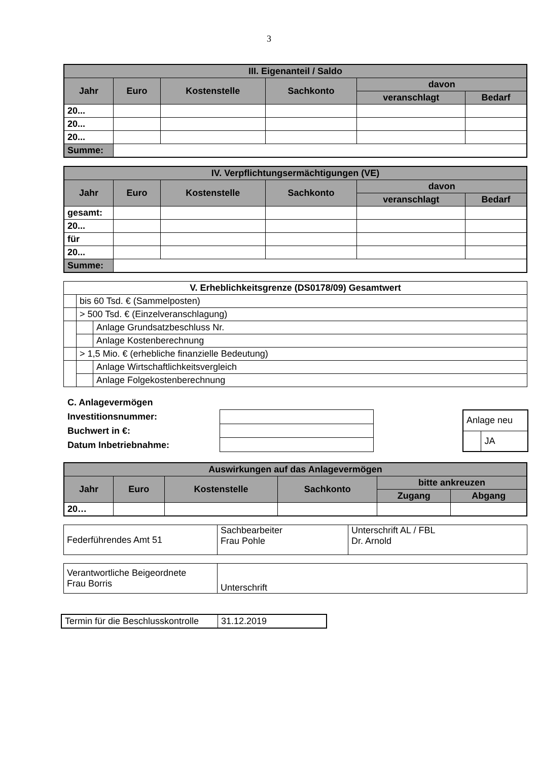3
| III. Eigenanteil / Saldo | | | | | |
| --- | --- | --- | --- | --- | --- |
| Jahr | Euro | Kostenstelle | Sachkonto | davon | |
| | | | | veranschlagt | Bedarf |
| 20... | | | | | |
| 20... | | | | | |
| 20... | | | | | |
| Summe: | | | | | |
| IV. Verpflichtungsermächtigungen (VE) | | | | | |
| --- | --- | --- | --- | --- | --- |
| Jahr | Euro | Kostenstelle | Sachkonto | davon | |
| | | | | veranschlagt | Bedarf |
| gesamt: | | | | | |
| 20... | | | | | |
| für | | | | | |
| 20... | | | | | |
| Summe: | | | | | |
| V. Erheblichkeitsgrenze (DS0178/09) Gesamtwert | | | |
| --- | --- | --- | --- |
| | bis 60 Tsd. € (Sammelposten) | | |
| | > 500 Tsd. € (Einzelveranschlagung) | | |
| | | | Anlage Grundsatzbeschluss Nr. |
| | | | Anlage Kostenberechnung |
| | > 1,5 Mio. € (erhebliche finanzielle Bedeutung) | | |
| | | | Anlage Wirtschaftlichkeitsvergleich |
| | | | Anlage Folgekostenberechnung |
C. Anlagevermögen
Investitionsnummer:
Buchwert in €:
Datum Inbetriebnahme:
| Anlage neu | |
| | JA |
| Auswirkungen auf das Anlagevermögen | | | | | |
| --- | --- | --- | --- | --- | --- |
| Jahr | Euro | Kostenstelle | Sachkonto | bitte ankreuzen | |
| | | | | Zugang | Abgang |
| 20… | | | | | |
| Federführendes Amt 51 | Sachbearbeiter Frau Pohle | Unterschrift AL / FBL Dr. Arnold |
| Verantwortliche Beigeordnete Frau Borris | Unterschrift |
| Termin für die Beschlusskontrolle | 31.12.2019 |